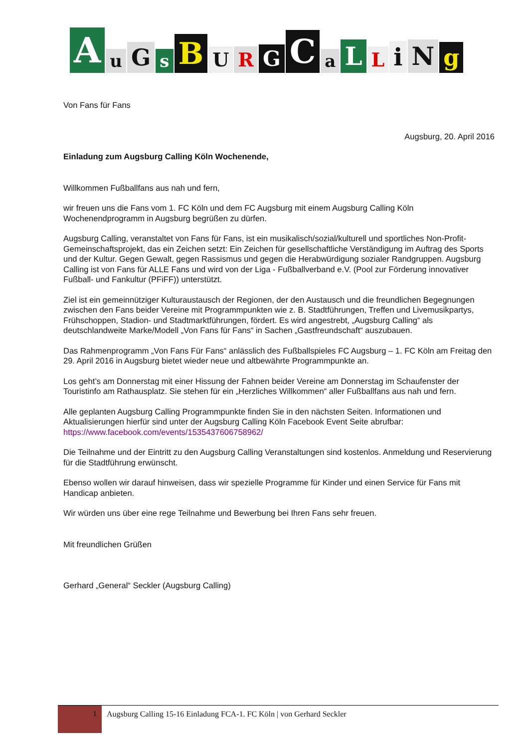AuGsBURGCaLLiNg
Von Fans für Fans
Augsburg, 20. April 2016
Einladung zum Augsburg Calling Köln Wochenende,
Willkommen Fußballfans aus nah und fern,
wir freuen uns die Fans vom 1. FC Köln und dem FC Augsburg mit einem Augsburg Calling Köln Wochenendprogramm in Augsburg begrüßen zu dürfen.
Augsburg Calling, veranstaltet von Fans für Fans, ist ein musikalisch/sozial/kulturell und sportliches Non-Profit- Gemeinschaftsprojekt, das ein Zeichen setzt: Ein Zeichen für gesellschaftliche Verständigung im Auftrag des Sports und der Kultur. Gegen Gewalt, gegen Rassismus und gegen die Herabwürdigung sozialer Randgruppen. Augsburg Calling ist von Fans für ALLE Fans und wird von der Liga - Fußballverband e.V. (Pool zur Förderung innovativer Fußball- und Fankultur (PFiFF)) unterstützt.
Ziel ist ein gemeinnütziger Kulturaustausch der Regionen, der den Austausch und die freundlichen Begegnungen zwischen den Fans beider Vereine mit Programmpunkten wie z. B. Stadtführungen, Treffen und Livemusikpartys, Frühschoppen, Stadion- und Stadtmarktführungen, fördert. Es wird angestrebt, „Augsburg Calling“ als deutschlandweite Marke/Modell „Von Fans für Fans“ in Sachen „Gastfreundschaft“ auszubauen.
Das Rahmenprogramm „Von Fans Für Fans“ anlässlich des Fußballspieles FC Augsburg – 1. FC Köln am Freitag den 29. April 2016 in Augsburg bietet wieder neue und altbewährte Programmpunkte an.
Los geht’s am Donnerstag mit einer Hissung der Fahnen beider Vereine am Donnerstag im Schaufenster der Touristinfo am Rathausplatz. Sie stehen für ein „Herzliches Willkommen“ aller Fußballfans aus nah und fern.
Alle geplanten Augsburg Calling Programmpunkte finden Sie in den nächsten Seiten. Informationen und Aktualisierungen hierfür sind unter der Augsburg Calling Köln Facebook Event Seite abrufbar:
https://www.facebook.com/events/1535437606758962/
Die Teilnahme und der Eintritt zu den Augsburg Calling Veranstaltungen sind kostenlos. Anmeldung und Reservierung für die Stadtführung erwünscht.
Ebenso wollen wir darauf hinweisen, dass wir spezielle Programme für Kinder und einen Service für Fans mit Handicap anbieten.
Wir würden uns über eine rege Teilnahme und Bewerbung bei Ihren Fans sehr freuen.
Mit freundlichen Grüßen
Gerhard „General“ Seckler (Augsburg Calling)
1
Augsburg Calling 15-16 Einladung FCA-1. FC Köln | von Gerhard Seckler